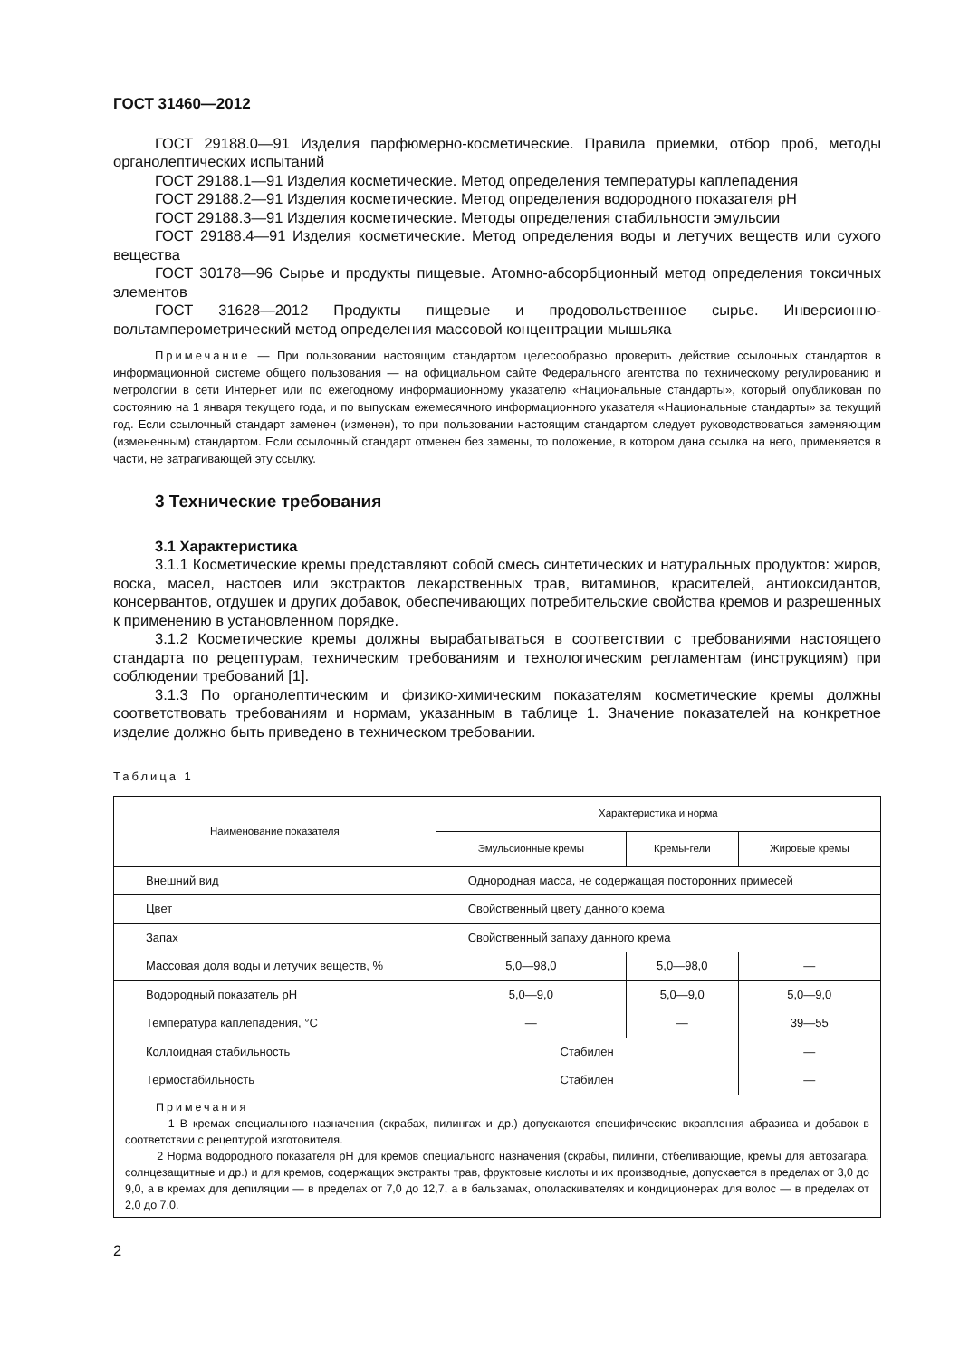ГОСТ 31460—2012
ГОСТ 29188.0—91 Изделия парфюмерно-косметические. Правила приемки, отбор проб, методы органолептических испытаний
ГОСТ 29188.1—91 Изделия косметические. Метод определения температуры каплепадения
ГОСТ 29188.2—91 Изделия косметические. Метод определения водородного показателя pH
ГОСТ 29188.3—91 Изделия косметические. Методы определения стабильности эмульсии
ГОСТ 29188.4—91 Изделия косметические. Метод определения воды и летучих веществ или сухого вещества
ГОСТ 30178—96 Сырье и продукты пищевые. Атомно-абсорбционный метод определения токсичных элементов
ГОСТ 31628—2012 Продукты пищевые и продовольственное сырье. Инверсионно-вольтамперометрический метод определения массовой концентрации мышьяка
Примечание — При пользовании настоящим стандартом целесообразно проверить действие ссылочных стандартов в информационной системе общего пользования — на официальном сайте Федерального агентства по техническому регулированию и метрологии в сети Интернет или по ежегодному информационному указателю «Национальные стандарты», который опубликован по состоянию на 1 января текущего года, и по выпускам ежемесячного информационного указателя «Национальные стандарты» за текущий год. Если ссылочный стандарт заменен (изменен), то при пользовании настоящим стандартом следует руководствоваться заменяющим (измененным) стандартом. Если ссылочный стандарт отменен без замены, то положение, в котором дана ссылка на него, применяется в части, не затрагивающей эту ссылку.
3 Технические требования
3.1 Характеристика
3.1.1 Косметические кремы представляют собой смесь синтетических и натуральных продуктов: жиров, воска, масел, настоев или экстрактов лекарственных трав, витаминов, красителей, антиоксидантов, консервантов, отдушек и других добавок, обеспечивающих потребительские свойства кремов и разрешенных к применению в установленном порядке.
3.1.2 Косметические кремы должны вырабатываться в соответствии с требованиями настоящего стандарта по рецептурам, техническим требованиям и технологическим регламентам (инструкциям) при соблюдении требований [1].
3.1.3 По органолептическим и физико-химическим показателям косметические кремы должны соответствовать требованиям и нормам, указанным в таблице 1. Значение показателей на конкретное изделие должно быть приведено в техническом требовании.
Таблица 1
| Наименование показателя | Характеристика и норма | | |
| --- | --- | --- | --- |
| | Эмульсионные кремы | Кремы-гели | Жировые кремы |
| Внешний вид | Однородная масса, не содержащая посторонних примесей | | |
| Цвет | Свойственный цвету данного крема | | |
| Запах | Свойственный запаху данного крема | | |
| Массовая доля воды и летучих веществ, % | 5,0—98,0 | 5,0—98,0 | — |
| Водородный показатель pH | 5,0—9,0 | 5,0—9,0 | 5,0—9,0 |
| Температура каплепадения, °С | — | — | 39—55 |
| Коллоидная стабильность | Стабилен | | — |
| Термостабильность | Стабилен | | — |
| Примечания 1 В кремах специального назначения (скрабах, пилингах и др.) допускаются специфические вкрапления абразива и добавок в соответствии с рецептурой изготовителя. 2 Норма водородного показателя pH для кремов специального назначения (скрабы, пилинги, отбеливающие, кремы для автозагара, солнцезащитные и др.) и для кремов, содержащих экстракты трав, фруктовые кислоты и их производные, допускается в пределах от 3,0 до 9,0, а в кремах для депиляции — в пределах от 7,0 до 12,7, а в бальзамах, ополаскивателях и кондиционерах для волос — в пределах от 2,0 до 7,0. | | | |
2